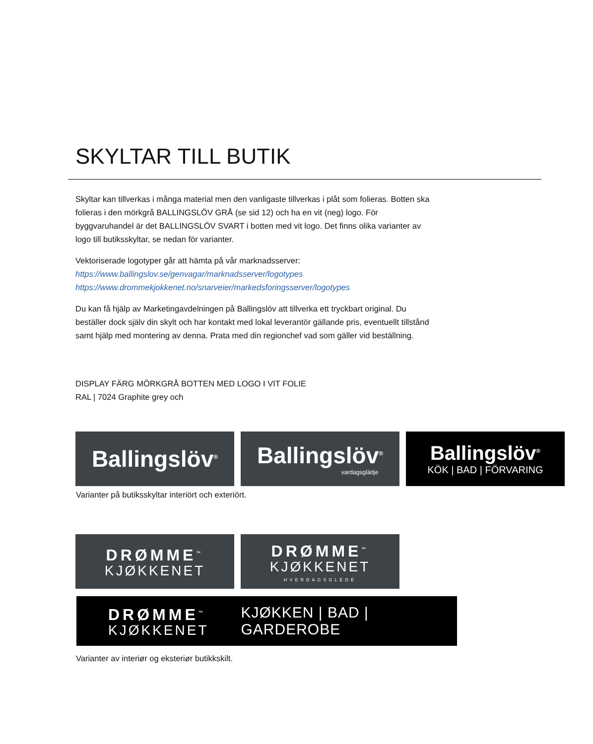SKYLTAR TILL BUTIK
Skyltar kan tillverkas i många material men den vanligaste tillverkas i plåt som folieras. Botten ska folieras i den mörkgrå BALLINGSLÖV GRÅ (se sid 12) och ha en vit (neg) logo. För byggvaruhandel är det BALLINGSLÖV SVART i botten med vit logo. Det finns olika varianter av logo till butiksskyltar, se nedan för varianter.
Vektoriserade logotyper går att hämta på vår marknadsserver:
https://www.ballingslov.se/genvagar/marknadsserver/logotypes
https://www.drommekjokkenet.no/snarveier/markedsforingsserver/logotypes
Du kan få hjälp av Marketingavdelningen på Ballingslöv att tillverka ett tryckbart original. Du beställer dock själv din skylt och har kontakt med lokal leverantör gällande pris, eventuellt tillstånd samt hjälp med montering av denna. Prata med din regionchef vad som gäller vid beställning.
DISPLAY FÄRG MÖRKGRÅ BOTTEN MED LOGO I VIT FOLIE
RAL | 7024 Graphite grey och
Ballingslöv<sup>®</sup>
Ballingslöv<sup>®</sup>
vardagsglädje
Ballingslöv<sup>®</sup>
KÖK | BAD | FÖRVARING
Varianter på butiksskyltar interiört och exteriört.
DRØMME<sup>™</sup>
KJØKKENET
DRØMME<sup>™</sup>
KJØKKENET
HVERDAGSGLEDE
DRØMME<sup>™</sup>
KJØKKENET
KJØKKEN | BAD | GARDEROBE
Varianter av interiør og eksteriør butikkskilt.